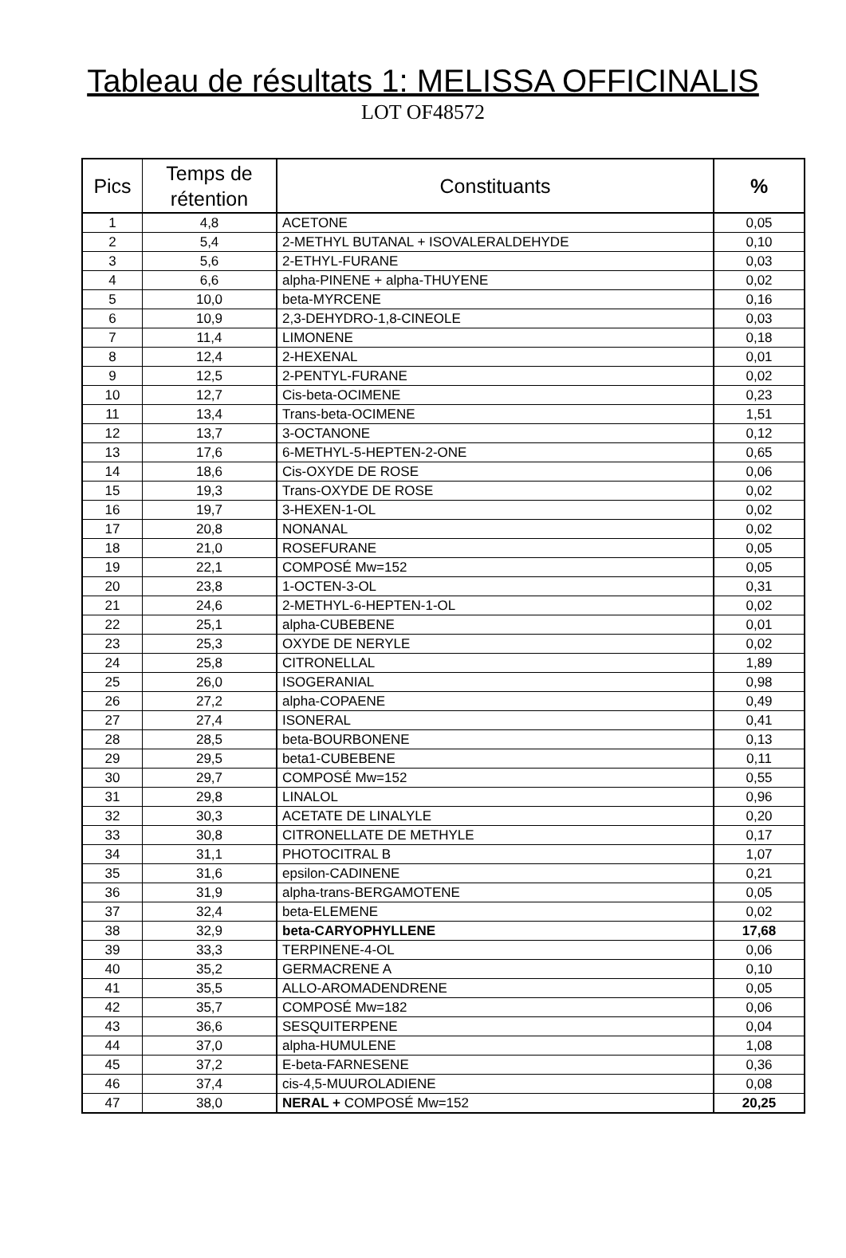Tableau de résultats 1: MELISSA OFFICINALIS
LOT OF48572
| Pics | Temps de rétention | Constituants | % |
| --- | --- | --- | --- |
| 1 | 4,8 | ACETONE | 0,05 |
| 2 | 5,4 | 2-METHYL BUTANAL + ISOVALERALDEHYDE | 0,10 |
| 3 | 5,6 | 2-ETHYL-FURANE | 0,03 |
| 4 | 6,6 | alpha-PINENE + alpha-THUYENE | 0,02 |
| 5 | 10,0 | beta-MYRCENE | 0,16 |
| 6 | 10,9 | 2,3-DEHYDRO-1,8-CINEOLE | 0,03 |
| 7 | 11,4 | LIMONENE | 0,18 |
| 8 | 12,4 | 2-HEXENAL | 0,01 |
| 9 | 12,5 | 2-PENTYL-FURANE | 0,02 |
| 10 | 12,7 | Cis-beta-OCIMENE | 0,23 |
| 11 | 13,4 | Trans-beta-OCIMENE | 1,51 |
| 12 | 13,7 | 3-OCTANONE | 0,12 |
| 13 | 17,6 | 6-METHYL-5-HEPTEN-2-ONE | 0,65 |
| 14 | 18,6 | Cis-OXYDE DE ROSE | 0,06 |
| 15 | 19,3 | Trans-OXYDE DE ROSE | 0,02 |
| 16 | 19,7 | 3-HEXEN-1-OL | 0,02 |
| 17 | 20,8 | NONANAL | 0,02 |
| 18 | 21,0 | ROSEFURANE | 0,05 |
| 19 | 22,1 | COMPOSÉ Mw=152 | 0,05 |
| 20 | 23,8 | 1-OCTEN-3-OL | 0,31 |
| 21 | 24,6 | 2-METHYL-6-HEPTEN-1-OL | 0,02 |
| 22 | 25,1 | alpha-CUBEBENE | 0,01 |
| 23 | 25,3 | OXYDE DE NERYLE | 0,02 |
| 24 | 25,8 | CITRONELLAL | 1,89 |
| 25 | 26,0 | ISOGERANIAL | 0,98 |
| 26 | 27,2 | alpha-COPAENE | 0,49 |
| 27 | 27,4 | ISONERAL | 0,41 |
| 28 | 28,5 | beta-BOURBONENE | 0,13 |
| 29 | 29,5 | beta1-CUBEBENE | 0,11 |
| 30 | 29,7 | COMPOSÉ Mw=152 | 0,55 |
| 31 | 29,8 | LINALOL | 0,96 |
| 32 | 30,3 | ACETATE DE LINALYLE | 0,20 |
| 33 | 30,8 | CITRONELLATE DE METHYLE | 0,17 |
| 34 | 31,1 | PHOTOCITRAL B | 1,07 |
| 35 | 31,6 | epsilon-CADINENE | 0,21 |
| 36 | 31,9 | alpha-trans-BERGAMOTENE | 0,05 |
| 37 | 32,4 | beta-ELEMENE | 0,02 |
| 38 | 32,9 | beta-CARYOPHYLLENE | 17,68 |
| 39 | 33,3 | TERPINENE-4-OL | 0,06 |
| 40 | 35,2 | GERMACRENE A | 0,10 |
| 41 | 35,5 | ALLO-AROMADENDRENE | 0,05 |
| 42 | 35,7 | COMPOSÉ Mw=182 | 0,06 |
| 43 | 36,6 | SESQUITERPENE | 0,04 |
| 44 | 37,0 | alpha-HUMULENE | 1,08 |
| 45 | 37,2 | E-beta-FARNESENE | 0,36 |
| 46 | 37,4 | cis-4,5-MUUROLADIENE | 0,08 |
| 47 | 38,0 | NERAL + COMPOSÉ Mw=152 | 20,25 |